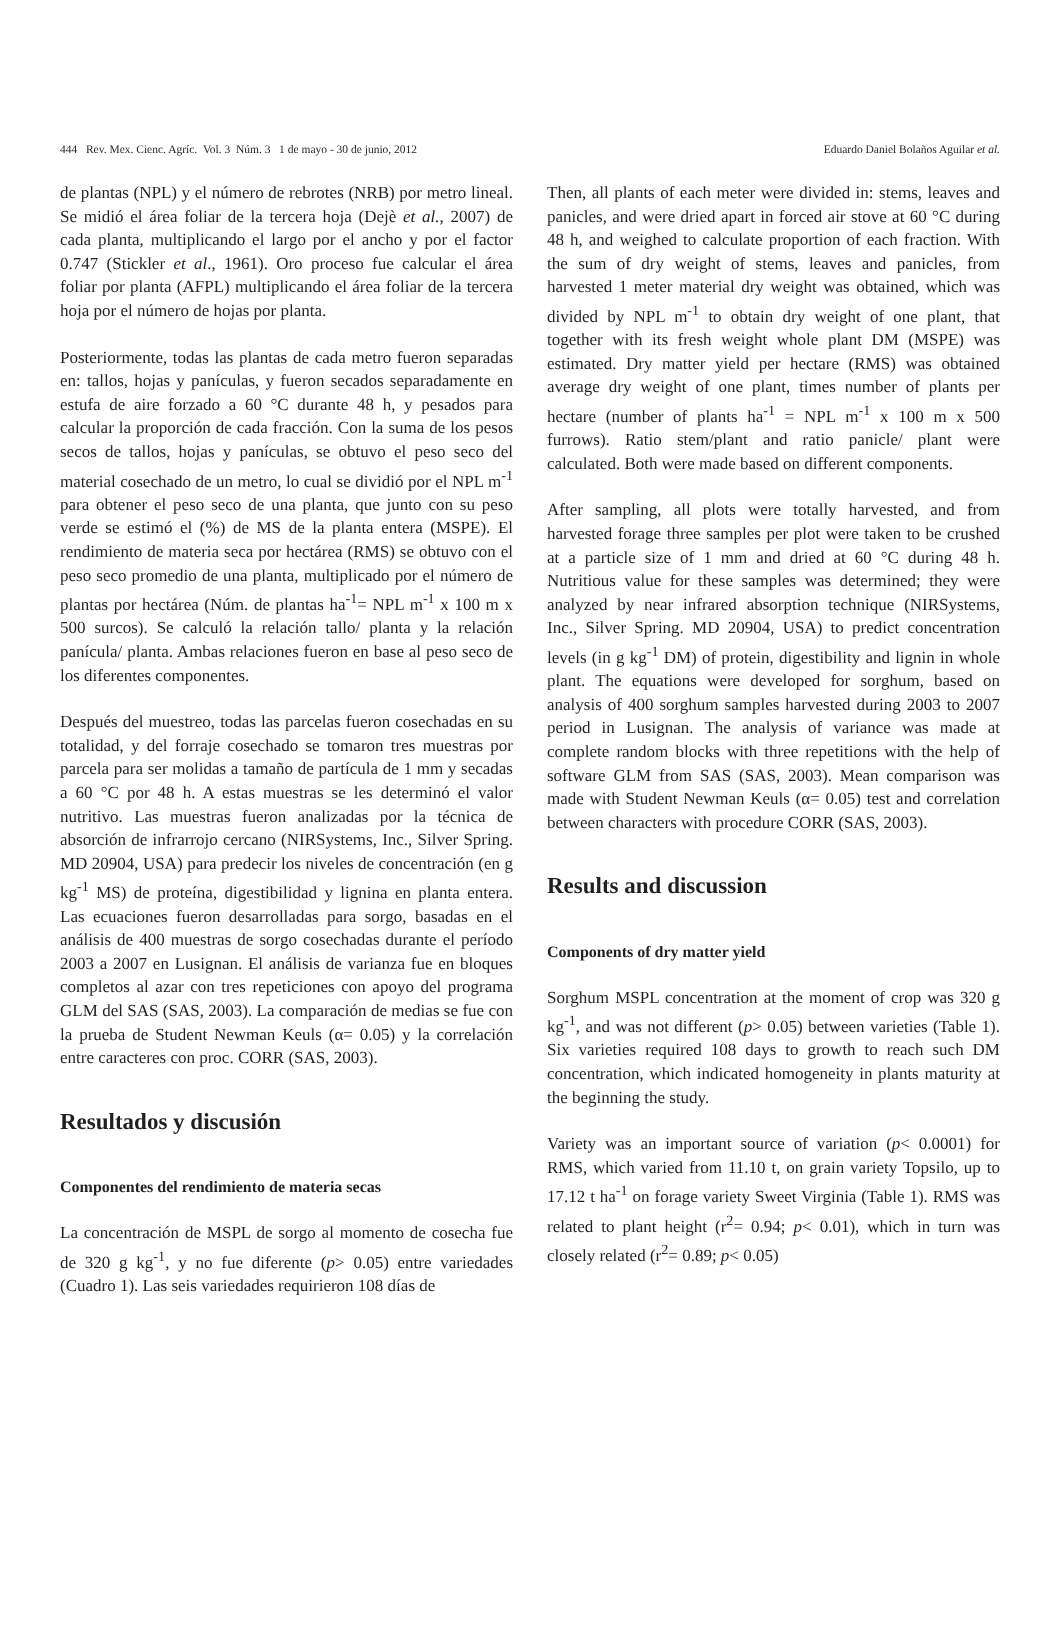444 Rev. Mex. Cienc. Agríc. Vol. 3 Núm. 3 1 de mayo - 30 de junio, 2012 Eduardo Daniel Bolaños Aguilar et al.
de plantas (NPL) y el número de rebrotes (NRB) por metro lineal. Se midió el área foliar de la tercera hoja (Dejè et al., 2007) de cada planta, multiplicando el largo por el ancho y por el factor 0.747 (Stickler et al., 1961). Oro proceso fue calcular el área foliar por planta (AFPL) multiplicando el área foliar de la tercera hoja por el número de hojas por planta.
Posteriormente, todas las plantas de cada metro fueron separadas en: tallos, hojas y panículas, y fueron secados separadamente en estufa de aire forzado a 60 °C durante 48 h, y pesados para calcular la proporción de cada fracción. Con la suma de los pesos secos de tallos, hojas y panículas, se obtuvo el peso seco del material cosechado de un metro, lo cual se dividió por el NPL m<sup>-1</sup> para obtener el peso seco de una planta, que junto con su peso verde se estimó el (%) de MS de la planta entera (MSPE). El rendimiento de materia seca por hectárea (RMS) se obtuvo con el peso seco promedio de una planta, multiplicado por el número de plantas por hectárea (Núm. de plantas ha<sup>-1</sup>= NPL m<sup>-1</sup> x 100 m x 500 surcos). Se calculó la relación tallo/ planta y la relación panícula/ planta. Ambas relaciones fueron en base al peso seco de los diferentes componentes.
Después del muestreo, todas las parcelas fueron cosechadas en su totalidad, y del forraje cosechado se tomaron tres muestras por parcela para ser molidas a tamaño de partícula de 1 mm y secadas a 60 °C por 48 h. A estas muestras se les determinó el valor nutritivo. Las muestras fueron analizadas por la técnica de absorción de infrarrojo cercano (NIRSystems, Inc., Silver Spring. MD 20904, USA) para predecir los niveles de concentración (en g kg<sup>-1</sup> MS) de proteína, digestibilidad y lignina en planta entera. Las ecuaciones fueron desarrolladas para sorgo, basadas en el análisis de 400 muestras de sorgo cosechadas durante el período 2003 a 2007 en Lusignan. El análisis de varianza fue en bloques completos al azar con tres repeticiones con apoyo del programa GLM del SAS (SAS, 2003). La comparación de medias se fue con la prueba de Student Newman Keuls (α= 0.05) y la correlación entre caracteres con proc. CORR (SAS, 2003).
Resultados y discusión
Componentes del rendimiento de materia secas
La concentración de MSPL de sorgo al momento de cosecha fue de 320 g kg<sup>-1</sup>, y no fue diferente (p> 0.05) entre variedades (Cuadro 1). Las seis variedades requirieron 108 días de
Then, all plants of each meter were divided in: stems, leaves and panicles, and were dried apart in forced air stove at 60 °C during 48 h, and weighed to calculate proportion of each fraction. With the sum of dry weight of stems, leaves and panicles, from harvested 1 meter material dry weight was obtained, which was divided by NPL m<sup>-1</sup> to obtain dry weight of one plant, that together with its fresh weight whole plant DM (MSPE) was estimated. Dry matter yield per hectare (RMS) was obtained average dry weight of one plant, times number of plants per hectare (number of plants ha<sup>-1</sup> = NPL m<sup>-1</sup> x 100 m x 500 furrows). Ratio stem/plant and ratio panicle/ plant were calculated. Both were made based on different components.
After sampling, all plots were totally harvested, and from harvested forage three samples per plot were taken to be crushed at a particle size of 1 mm and dried at 60 °C during 48 h. Nutritious value for these samples was determined; they were analyzed by near infrared absorption technique (NIRSystems, Inc., Silver Spring. MD 20904, USA) to predict concentration levels (in g kg<sup>-1</sup> DM) of protein, digestibility and lignin in whole plant. The equations were developed for sorghum, based on analysis of 400 sorghum samples harvested during 2003 to 2007 period in Lusignan. The analysis of variance was made at complete random blocks with three repetitions with the help of software GLM from SAS (SAS, 2003). Mean comparison was made with Student Newman Keuls (α= 0.05) test and correlation between characters with procedure CORR (SAS, 2003).
Results and discussion
Components of dry matter yield
Sorghum MSPL concentration at the moment of crop was 320 g kg<sup>-1</sup>, and was not different (p> 0.05) between varieties (Table 1). Six varieties required 108 days to growth to reach such DM concentration, which indicated homogeneity in plants maturity at the beginning the study.
Variety was an important source of variation (p< 0.0001) for RMS, which varied from 11.10 t, on grain variety Topsilo, up to 17.12 t ha<sup>-1</sup> on forage variety Sweet Virginia (Table 1). RMS was related to plant height (r<sup>2</sup>= 0.94; p< 0.01), which in turn was closely related (r<sup>2</sup>= 0.89; p< 0.05)